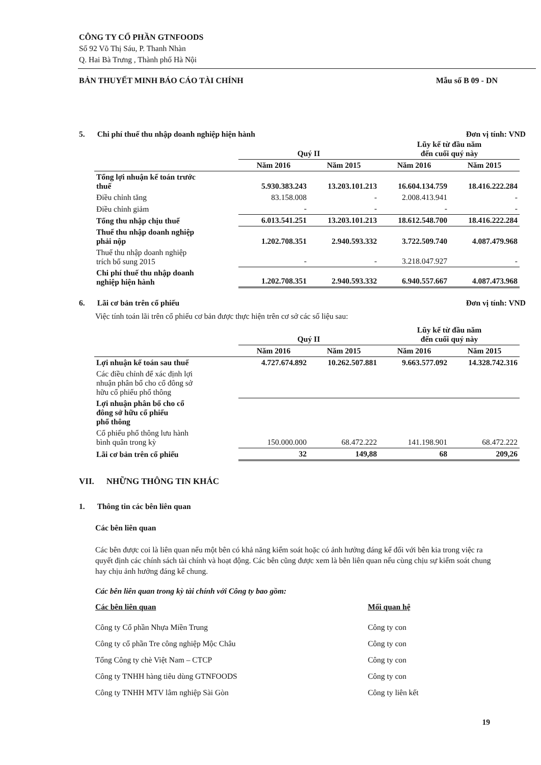CÔNG TY CỔ PHẦN GTNFOODS
Số 92 Võ Thị Sáu, P. Thanh Nhàn
Q. Hai Bà Trưng , Thành phố Hà Nội
BẢN THUYẾT MINH BÁO CÁO TÀI CHÍNH Mẫu số B 09 - DN
5. Chi phí thuế thu nhập doanh nghiệp hiện hành Đơn vị tính: VND
| | Quý II | | Lũy kế từ đầu năm đến cuối quý này | |
| --- | --- | --- | --- | --- |
| | Năm 2016 | Năm 2015 | Năm 2016 | Năm 2015 |
| Tổng lợi nhuận kế toán trước thuế | 5.930.383.243 | 13.203.101.213 | 16.604.134.759 | 18.416.222.284 |
| Điều chỉnh tăng | 83.158.008 | - | 2.008.413.941 | - |
| Điều chỉnh giảm | - | - | - | - |
| Tổng thu nhập chịu thuế | 6.013.541.251 | 13.203.101.213 | 18.612.548.700 | 18.416.222.284 |
| Thuế thu nhập doanh nghiệp phải nộp | 1.202.708.351 | 2.940.593.332 | 3.722.509.740 | 4.087.479.968 |
| Thuế thu nhập doanh nghiệp trích bổ sung 2015 | - | - | 3.218.047.927 | - |
| Chi phí thuế thu nhập doanh nghiệp hiện hành | 1.202.708.351 | 2.940.593.332 | 6.940.557.667 | 4.087.473.968 |
6. Lãi cơ bản trên cổ phiếu Đơn vị tính: VND
Việc tính toán lãi trên cổ phiếu cơ bản được thực hiện trên cơ sở các số liệu sau:
| | Quý II | | Lũy kế từ đầu năm đến cuối quý này | |
| --- | --- | --- | --- | --- |
| | Năm 2016 | Năm 2015 | Năm 2016 | Năm 2015 |
| Lợi nhuận kế toán sau thuế | 4.727.674.892 | 10.262.507.881 | 9.663.577.092 | 14.328.742.316 |
| Các điều chỉnh để xác định lợi nhuận phân bổ cho cổ đông sở hữu cổ phiếu phổ thông | | | | |
| Lợi nhuận phân bổ cho cổ đông sở hữu cổ phiếu phổ thông | | | | |
| Cổ phiếu phổ thông lưu hành bình quân trong kỳ | 150.000.000 | 68.472.222 | 141.198.901 | 68.472.222 |
| Lãi cơ bản trên cổ phiếu | 32 | 149,88 | 68 | 209,26 |
VII. NHỮNG THÔNG TIN KHÁC
1. Thông tin các bên liên quan
Các bên liên quan
Các bên được coi là liên quan nếu một bên có khả năng kiểm soát hoặc có ảnh hưởng đáng kể đối với bên kia trong việc ra quyết định các chính sách tài chính và hoạt động. Các bên cũng được xem là bên liên quan nếu cùng chịu sự kiểm soát chung hay chịu ảnh hưởng đáng kể chung.
Các bên liên quan trong kỳ tài chính với Công ty bao gồm:
Các bên liên quan Mối quan hệ
Công ty Cổ phần Nhựa Miền Trung Công ty con
Công ty cổ phần Tre công nghiệp Mộc Châu Công ty con
Tổng Công ty chè Việt Nam – CTCP Công ty con
Công ty TNHH hàng tiêu dùng GTNFOODS Công ty con
Công ty TNHH MTV lâm nghiệp Sài Gòn Công ty liên kết
19